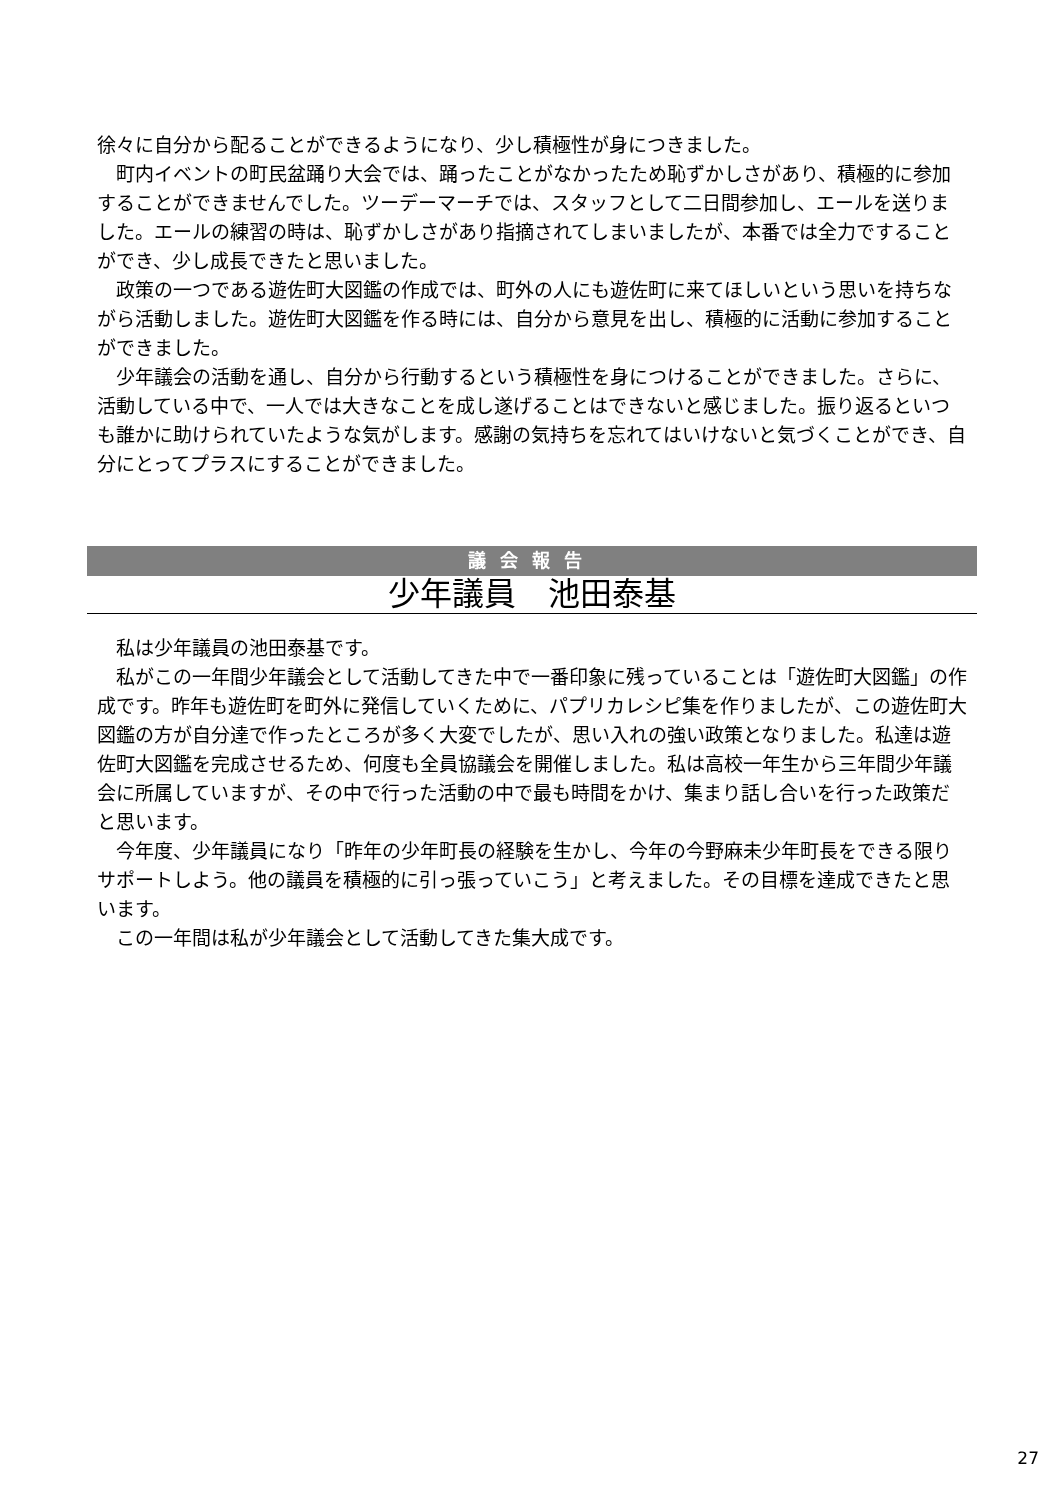徐々に自分から配ることができるようになり、少し積極性が身につきました。
　町内イベントの町民盆踊り大会では、踊ったことがなかったため恥ずかしさがあり、積極的に参加することができませんでした。ツーデーマーチでは、スタッフとして二日間参加し、エールを送りました。エールの練習の時は、恥ずかしさがあり指摘されてしまいましたが、本番では全力ですることができ、少し成長できたと思いました。
　政策の一つである遊佐町大図鑑の作成では、町外の人にも遊佐町に来てほしいという思いを持ちながら活動しました。遊佐町大図鑑を作る時には、自分から意見を出し、積極的に活動に参加することができました。
　少年議会の活動を通し、自分から行動するという積極性を身につけることができました。さらに、活動している中で、一人では大きなことを成し遂げることはできないと感じました。振り返るといつも誰かに助けられていたような気がします。感謝の気持ちを忘れてはいけないと気づくことができ、自分にとってプラスにすることができました。
議会報告
少年議員　池田泰基
　私は少年議員の池田泰基です。
　私がこの一年間少年議会として活動してきた中で一番印象に残っていることは「遊佐町大図鑑」の作成です。昨年も遊佐町を町外に発信していくために、パプリカレシピ集を作りましたが、この遊佐町大図鑑の方が自分達で作ったところが多く大変でしたが、思い入れの強い政策となりました。私達は遊佐町大図鑑を完成させるため、何度も全員協議会を開催しました。私は高校一年生から三年間少年議会に所属していますが、その中で行った活動の中で最も時間をかけ、集まり話し合いを行った政策だと思います。
　今年度、少年議員になり「昨年の少年町長の経験を生かし、今年の今野麻未少年町長をできる限りサポートしよう。他の議員を積極的に引っ張っていこう」と考えました。その目標を達成できたと思います。
　この一年間は私が少年議会として活動してきた集大成です。
27